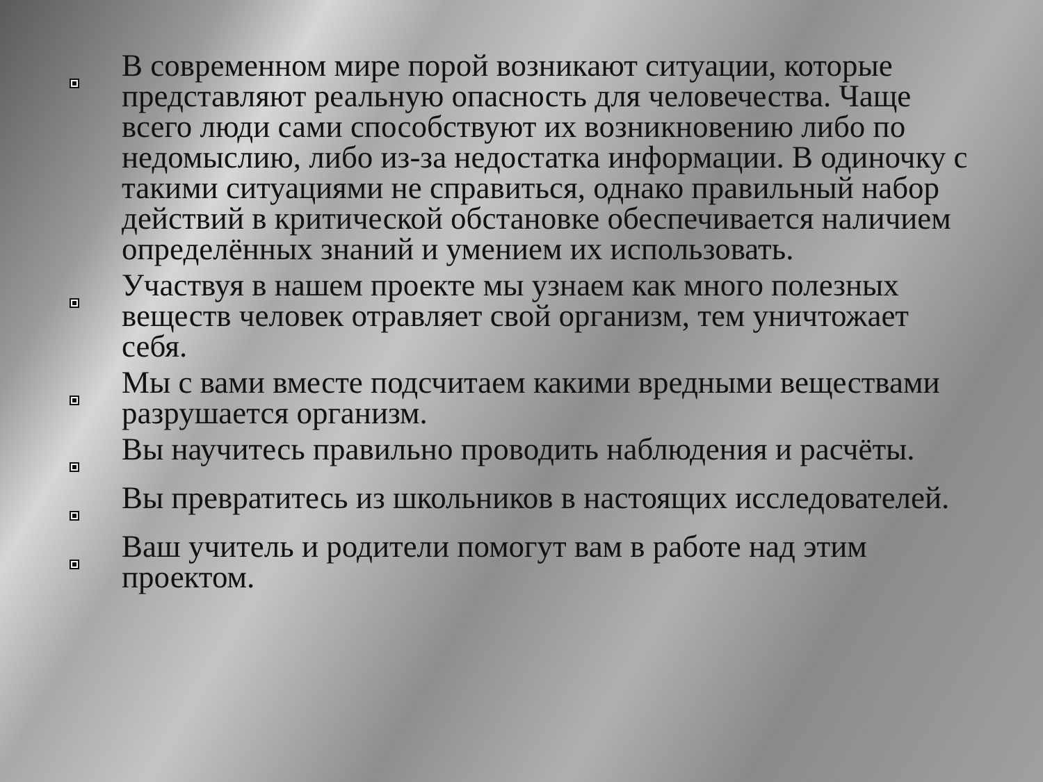В современном мире порой возникают ситуации, которые представляют реальную опасность для человечества. Чаще всего люди сами способствуют их возникновению либо по недомыслию, либо из-за недостатка информации. В одиночку с такими ситуациями не справиться, однако правильный набор действий в критической обстановке обеспечивается наличием определённых знаний и умением их использовать.
Участвуя в нашем проекте мы узнаем как много полезных веществ человек отравляет свой организм, тем уничтожает себя.
Мы с вами вместе подсчитаем какими вредными веществами разрушается организм.
Вы научитесь правильно проводить наблюдения и расчёты.
Вы превратитесь из школьников в настоящих исследователей.
Ваш учитель и родители помогут вам в работе над этим проектом.